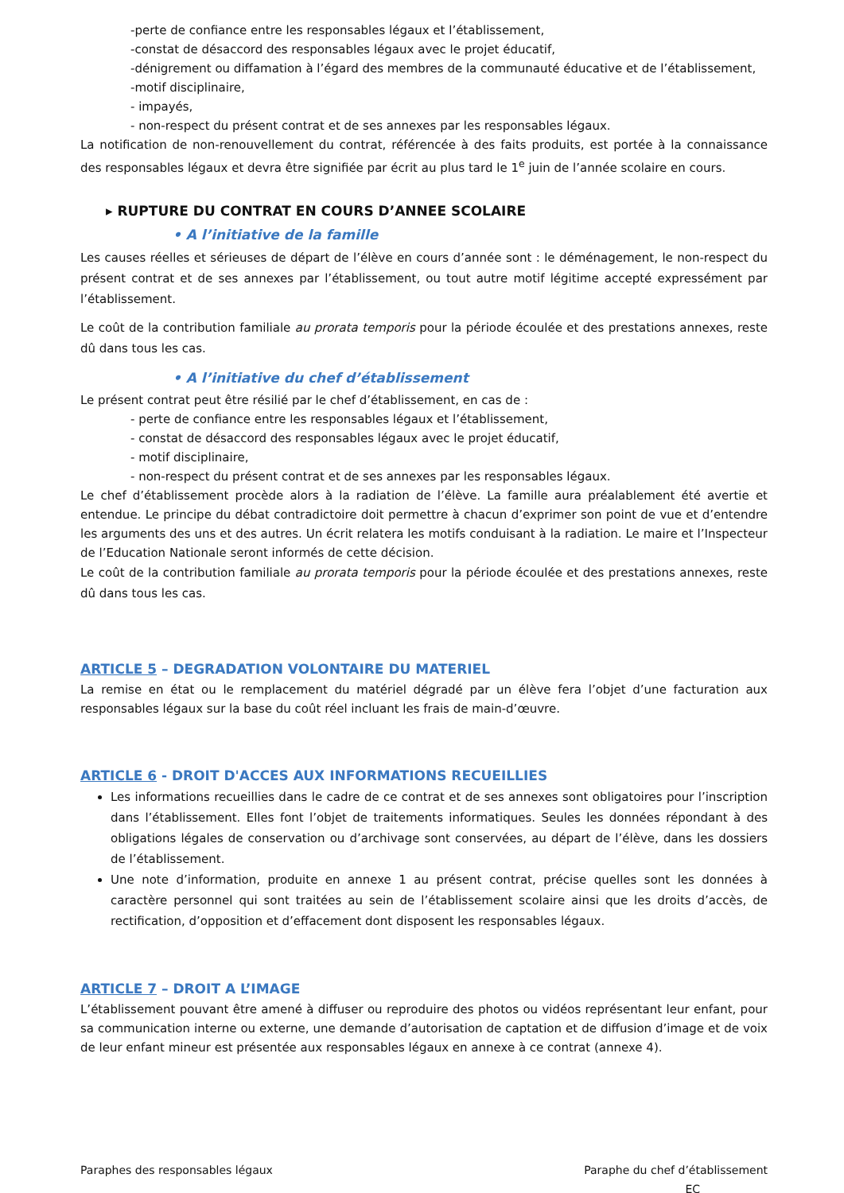-perte de confiance entre les responsables légaux et l’établissement,
-constat de désaccord des responsables légaux avec le projet éducatif,
-dénigrement ou diffamation à l’égard des membres de la communauté éducative et de l’établissement,
-motif disciplinaire,
- impayés,
- non-respect du présent contrat et de ses annexes par les responsables légaux.
La notification de non-renouvellement du contrat, référencée à des faits produits, est portée à la connaissance des responsables légaux et devra être signifiée par écrit au plus tard le 1<sup>e</sup> juin de l’année scolaire en cours.
▸ RUPTURE DU CONTRAT EN COURS D’ANNEE SCOLAIRE
• A l’initiative de la famille
Les causes réelles et sérieuses de départ de l’élève en cours d’année sont : le déménagement, le non-respect du présent contrat et de ses annexes par l’établissement, ou tout autre motif légitime accepté expressément par l’établissement.
Le coût de la contribution familiale au prorata temporis pour la période écoulée et des prestations annexes, reste dû dans tous les cas.
• A l’initiative du chef d’établissement
Le présent contrat peut être résilié par le chef d’établissement, en cas de :
- perte de confiance entre les responsables légaux et l’établissement,
- constat de désaccord des responsables légaux avec le projet éducatif,
- motif disciplinaire,
- non-respect du présent contrat et de ses annexes par les responsables légaux.
Le chef d’établissement procède alors à la radiation de l’élève. La famille aura préalablement été avertie et entendue. Le principe du débat contradictoire doit permettre à chacun d’exprimer son point de vue et d’entendre les arguments des uns et des autres. Un écrit relatera les motifs conduisant à la radiation. Le maire et l’Inspecteur de l’Education Nationale seront informés de cette décision.
Le coût de la contribution familiale au prorata temporis pour la période écoulée et des prestations annexes, reste dû dans tous les cas.
ARTICLE 5 – DEGRADATION VOLONTAIRE DU MATERIEL
La remise en état ou le remplacement du matériel dégradé par un élève fera l’objet d’une facturation aux responsables légaux sur la base du coût réel incluant les frais de main-d’œuvre.
ARTICLE 6 - DROIT D'ACCES AUX INFORMATIONS RECUEILLIES
Les informations recueillies dans le cadre de ce contrat et de ses annexes sont obligatoires pour l’inscription dans l’établissement. Elles font l’objet de traitements informatiques. Seules les données répondant à des obligations légales de conservation ou d’archivage sont conservées, au départ de l’élève, dans les dossiers de l’établissement.
Une note d’information, produite en annexe 1 au présent contrat, précise quelles sont les données à caractère personnel qui sont traitées au sein de l’établissement scolaire ainsi que les droits d’accès, de rectification, d’opposition et d’effacement dont disposent les responsables légaux.
ARTICLE 7 – DROIT A L’IMAGE
L’établissement pouvant être amené à diffuser ou reproduire des photos ou vidéos représentant leur enfant, pour sa communication interne ou externe, une demande d’autorisation de captation et de diffusion d’image et de voix de leur enfant mineur est présentée aux responsables légaux en annexe à ce contrat (annexe 4).
Paraphes des responsables légaux
Paraphe du chef d’établissement
EC